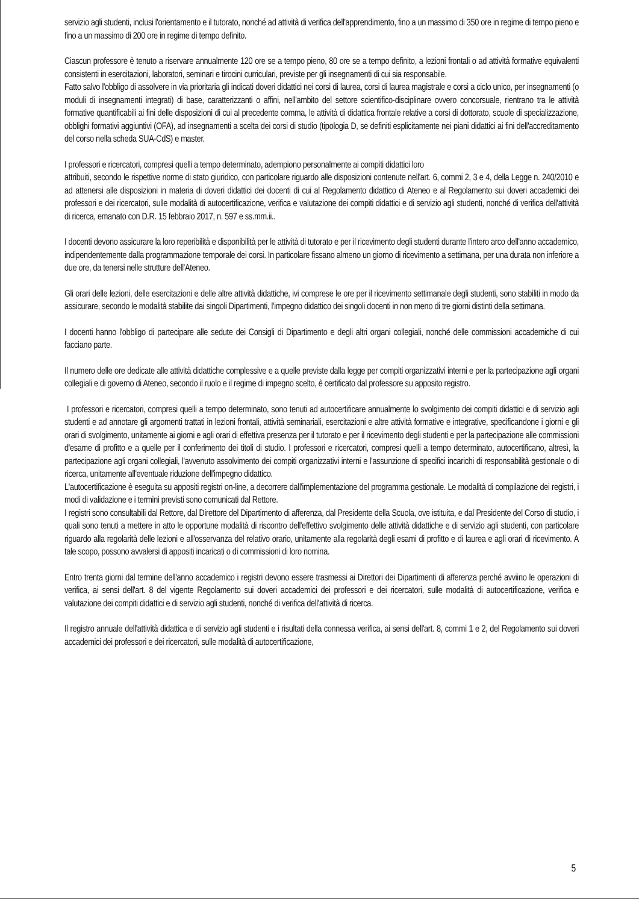servizio agli studenti, inclusi l'orientamento e il tutorato, nonché ad attività di verifica dell'apprendimento, fino a un massimo di 350 ore in regime di tempo pieno e fino a un massimo di 200 ore in regime di tempo definito.
Ciascun professore è tenuto a riservare annualmente 120 ore se a tempo pieno, 80 ore se a tempo definito, a lezioni frontali o ad attività formative equivalenti consistenti in esercitazioni, laboratori, seminari e tirocini curriculari, previste per gli insegnamenti di cui sia responsabile.
Fatto salvo l'obbligo di assolvere in via prioritaria gli indicati doveri didattici nei corsi di laurea, corsi di laurea magistrale e corsi a ciclo unico, per insegnamenti (o moduli di insegnamenti integrati) di base, caratterizzanti o affini, nell'ambito del settore scientifico-disciplinare ovvero concorsuale, rientrano tra le attività formative quantificabili ai fini delle disposizioni di cui al precedente comma, le attività di didattica frontale relative a corsi di dottorato, scuole di specializzazione, obblighi formativi aggiuntivi (OFA), ad insegnamenti a scelta dei corsi di studio (tipologia D, se definiti esplicitamente nei piani didattici ai fini dell'accreditamento del corso nella scheda SUA-CdS) e master.
I professori e ricercatori, compresi quelli a tempo determinato, adempiono personalmente ai compiti didattici loro
attribuiti, secondo le rispettive norme di stato giuridico, con particolare riguardo alle disposizioni contenute nell'art. 6, commi 2, 3 e 4, della Legge n. 240/2010 e ad attenersi alle disposizioni in materia di doveri didattici dei docenti di cui al Regolamento didattico di Ateneo e al Regolamento sui doveri accademici dei professori e dei ricercatori, sulle modalità di autocertificazione, verifica e valutazione dei compiti didattici e di servizio agli studenti, nonché di verifica dell'attività di ricerca, emanato con D.R. 15 febbraio 2017, n. 597 e ss.mm.ii..
I docenti devono assicurare la loro reperibilità e disponibilità per le attività di tutorato e per il ricevimento degli studenti durante l'intero arco dell'anno accademico, indipendentemente dalla programmazione temporale dei corsi. In particolare fissano almeno un giorno di ricevimento a settimana, per una durata non inferiore a due ore, da tenersi nelle strutture dell'Ateneo.
Gli orari delle lezioni, delle esercitazioni e delle altre attività didattiche, ivi comprese le ore per il ricevimento settimanale degli studenti, sono stabiliti in modo da assicurare, secondo le modalità stabilite dai singoli Dipartimenti, l'impegno didattico dei singoli docenti in non meno di tre giorni distinti della settimana.
I docenti hanno l'obbligo di partecipare alle sedute dei Consigli di Dipartimento e degli altri organi collegiali, nonché delle commissioni accademiche di cui facciano parte.
Il numero delle ore dedicate alle attività didattiche complessive e a quelle previste dalla legge per compiti organizzativi interni e per la partecipazione agli organi collegiali e di governo di Ateneo, secondo il ruolo e il regime di impegno scelto, è certificato dal professore su apposito registro.
I professori e ricercatori, compresi quelli a tempo determinato, sono tenuti ad autocertificare annualmente lo svolgimento dei compiti didattici e di servizio agli studenti e ad annotare gli argomenti trattati in lezioni frontali, attività seminariali, esercitazioni e altre attività formative e integrative, specificandone i giorni e gli orari di svolgimento, unitamente ai giorni e agli orari di effettiva presenza per il tutorato e per il ricevimento degli studenti e per la partecipazione alle commissioni d'esame di profitto e a quelle per il conferimento dei titoli di studio. I professori e ricercatori, compresi quelli a tempo determinato, autocertificano, altresì, la partecipazione agli organi collegiali, l'avvenuto assolvimento dei compiti organizzativi interni e l'assunzione di specifici incarichi di responsabilità gestionale o di ricerca, unitamente all'eventuale riduzione dell'impegno didattico.
L'autocertificazione è eseguita su appositi registri on-line, a decorrere dall'implementazione del programma gestionale. Le modalità di compilazione dei registri, i modi di validazione e i termini previsti sono comunicati dal Rettore.
I registri sono consultabili dal Rettore, dal Direttore del Dipartimento di afferenza, dal Presidente della Scuola, ove istituita, e dal Presidente del Corso di studio, i quali sono tenuti a mettere in atto le opportune modalità di riscontro dell'effettivo svolgimento delle attività didattiche e di servizio agli studenti, con particolare riguardo alla regolarità delle lezioni e all'osservanza del relativo orario, unitamente alla regolarità degli esami di profitto e di laurea e agli orari di ricevimento. A tale scopo, possono avvalersi di appositi incaricati o di commissioni di loro nomina.
Entro trenta giorni dal termine dell'anno accademico i registri devono essere trasmessi ai Direttori dei Dipartimenti di afferenza perché avviino le operazioni di verifica, ai sensi dell'art. 8 del vigente Regolamento sui doveri accademici dei professori e dei ricercatori, sulle modalità di autocertificazione, verifica e valutazione dei compiti didattici e di servizio agli studenti, nonché di verifica dell'attività di ricerca.
Il registro annuale dell'attività didattica e di servizio agli studenti e i risultati della connessa verifica, ai sensi dell'art. 8, commi 1 e 2, del Regolamento sui doveri accademici dei professori e dei ricercatori, sulle modalità di autocertificazione,
5